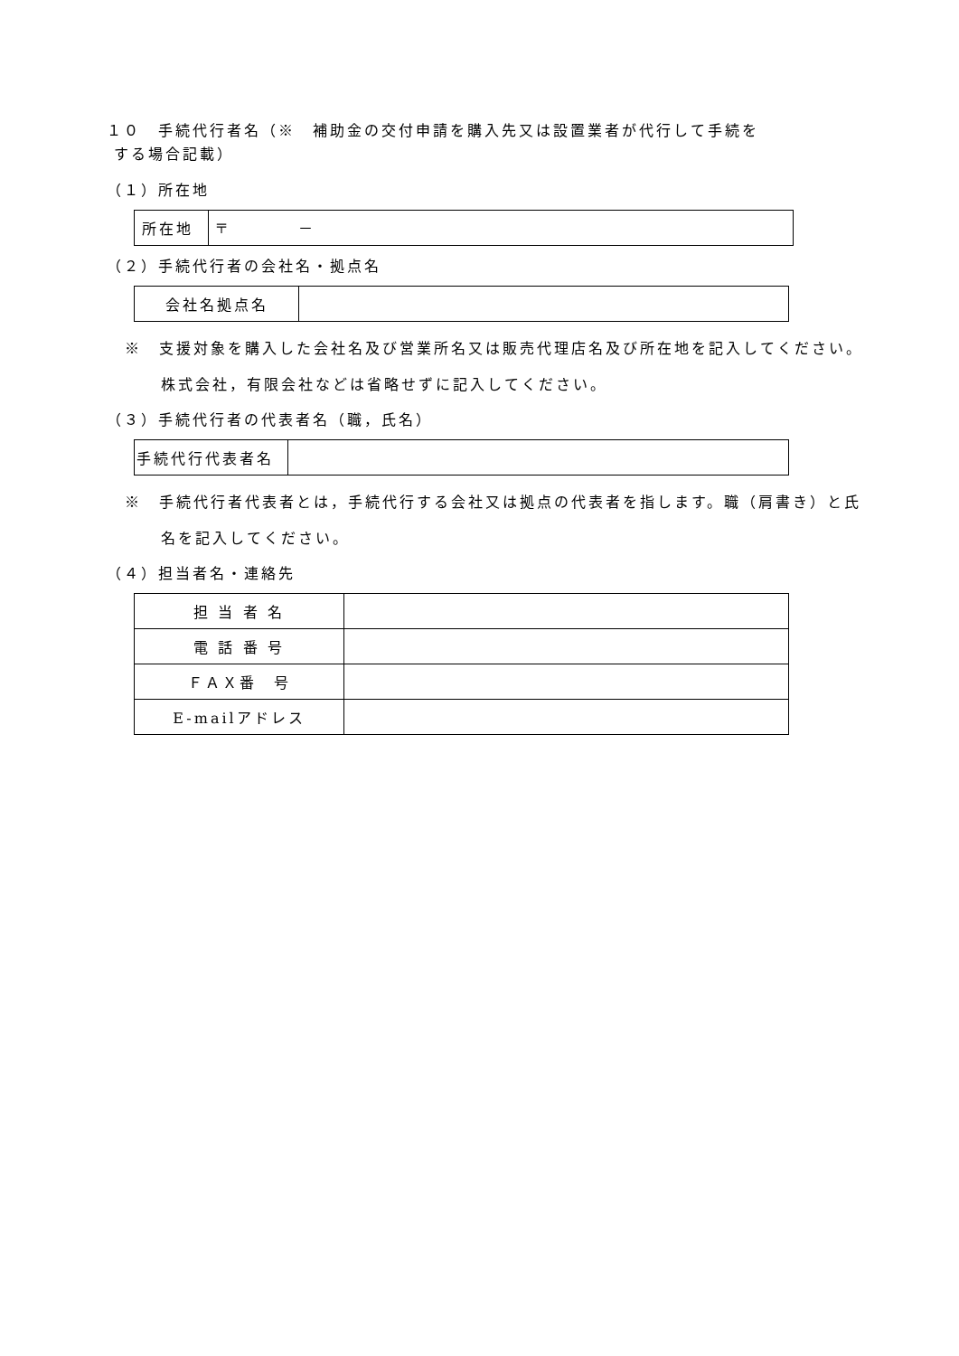１０　手続代行者名（※　補助金の交付申請を購入先又は設置業者が代行して手続を
する場合記載）
（１）所在地
| 所在地 | 〒 － |
（２）手続代行者の会社名・拠点名
| 会社名拠点名 | |
※　支援対象を購入した会社名及び営業所名又は販売代理店名及び所在地を記入してください。株式会社，有限会社などは省略せずに記入してください。
（３）手続代行者の代表者名（職，氏名）
| 手続代行代表者名 | |
※　手続代行者代表者とは，手続代行する会社又は拠点の代表者を指します。職（肩書き）と氏名を記入してください。
（４）担当者名・連絡先
| 担 当 者 名 | |
| 電 話 番 号 | |
| ＦＡＸ番 号 | |
| E-mailアドレス | |